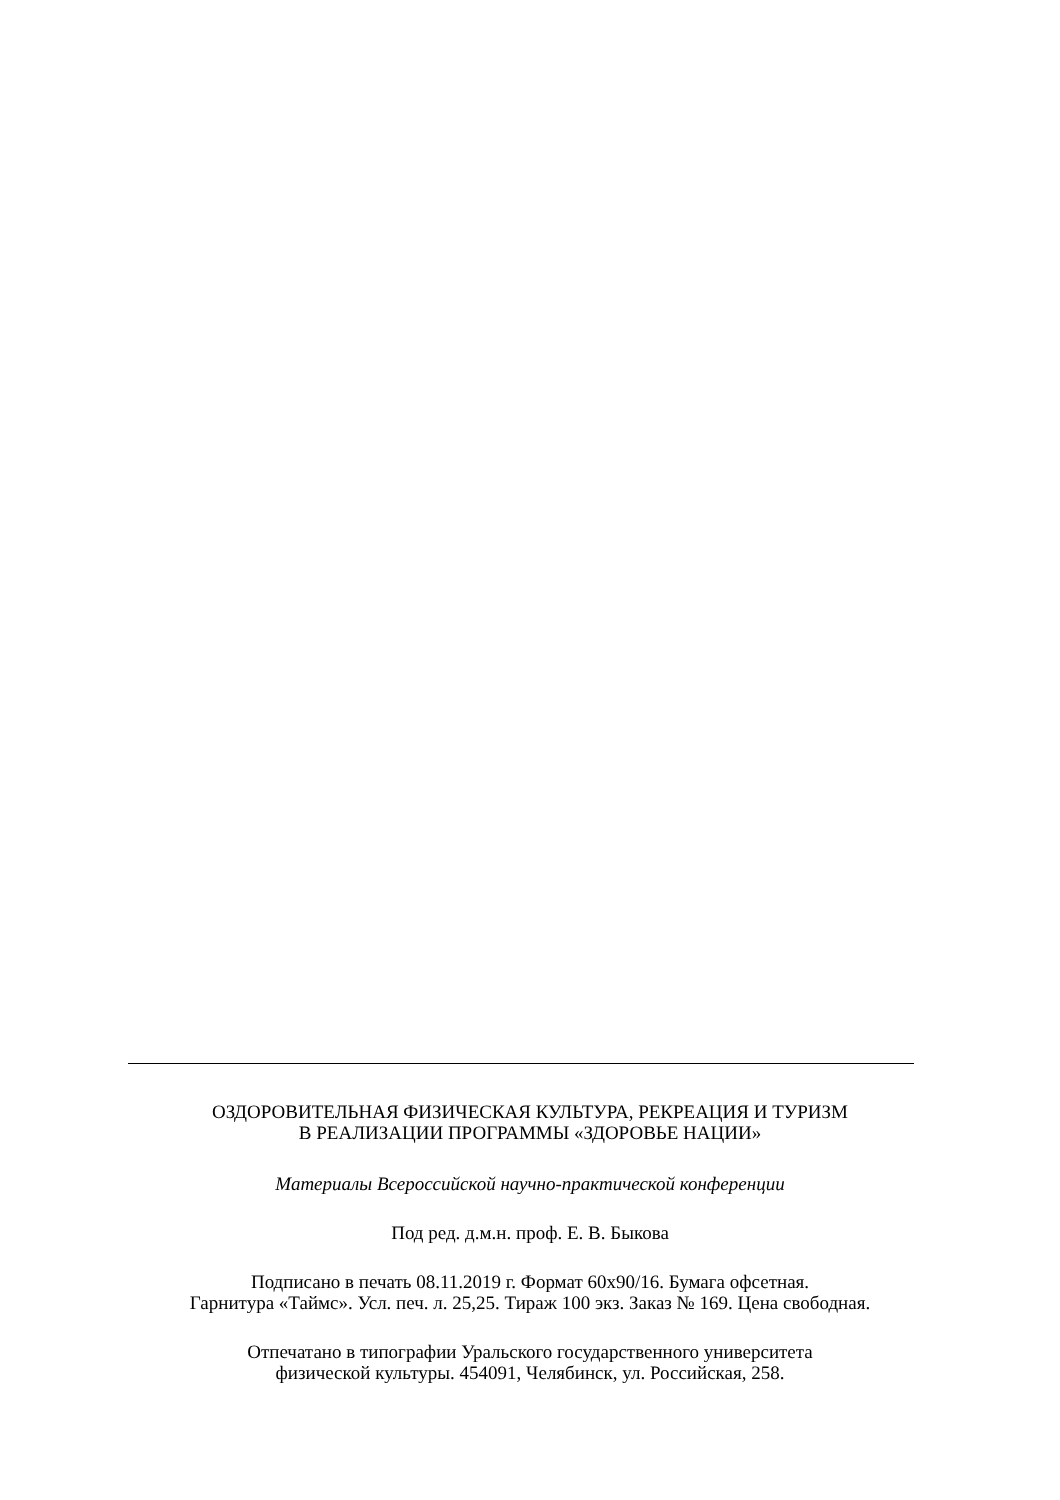ОЗДОРОВИТЕЛЬНАЯ ФИЗИЧЕСКАЯ КУЛЬТУРА, РЕКРЕАЦИЯ И ТУРИЗМ
В РЕАЛИЗАЦИИ ПРОГРАММЫ «ЗДОРОВЬЕ НАЦИИ»
Материалы Всероссийской научно-практической конференции
Под ред. д.м.н. проф. Е. В. Быкова
Подписано в печать 08.11.2019 г. Формат 60х90/16. Бумага офсетная.
Гарнитура «Таймс». Усл. печ. л. 25,25. Тираж 100 экз. Заказ № 169. Цена свободная.
Отпечатано в типографии Уральского государственного университета
физической культуры. 454091, Челябинск, ул. Российская, 258.